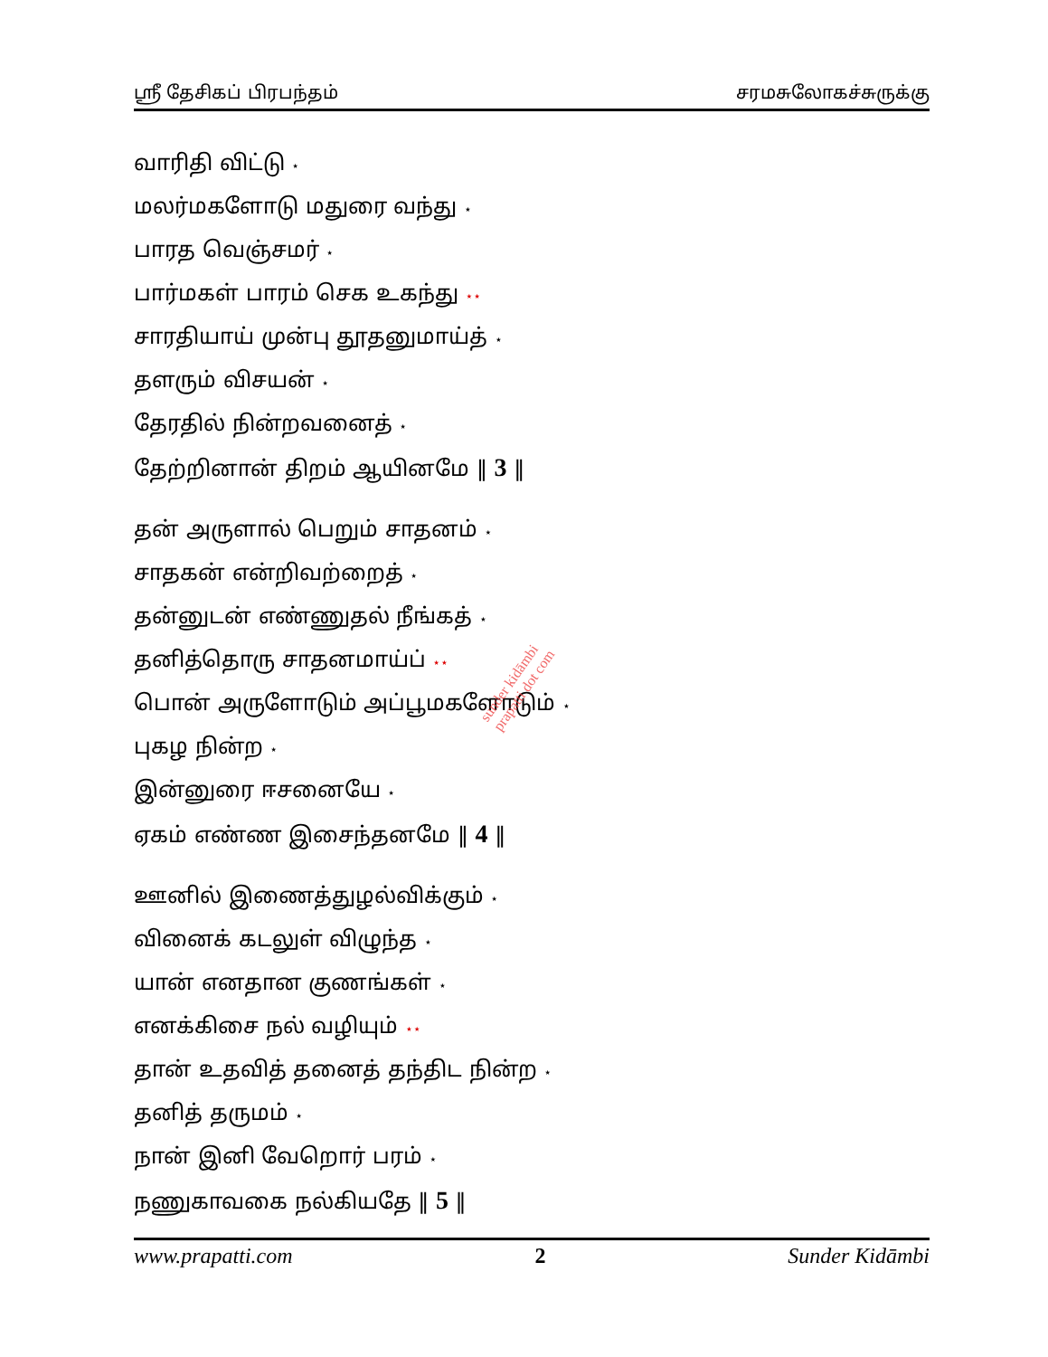ஸ்ரீ தேசிகப் பிரபந்தம் சரமசுலோகச்சுருக்கு
வாரிதி விட்டு ⋆
மலர்மகளோடு மதுரை வந்து ⋆
பாரத வெஞ்சமர் ⋆
பார்மகள் பாரம் செக உகந்து ⋆⋆
சாரதியாய் முன்பு தூதனுமாய்த் ⋆
தளரும் விசயன் ⋆
தேரதில் நின்றவனைத் ⋆
தேற்றினான் திறம் ஆயினமே ‖ 3 ‖
தன் அருளால் பெறும் சாதனம் ⋆
சாதகன் என்றிவற்றைத் ⋆
தன்னுடன் எண்ணுதல் நீங்கத் ⋆
தனித்தொரு சாதனமாய்ப் ⋆⋆
பொன் அருளோடும் அப்பூமகளோடும் ⋆
புகழ நின்ற ⋆
இன்னுரை ஈசனையே ⋆
ஏகம் எண்ண இசைந்தனமே ‖ 4 ‖
ஊனில் இணைத்துழல்விக்கும் ⋆
வினைக் கடலுள் விழுந்த ⋆
யான் எனதான குணங்கள் ⋆
எனக்கிசை நல் வழியும் ⋆⋆
தான் உதவித் தனைத் தந்திட நின்ற ⋆
தனித் தருமம் ⋆
நான் இனி வேறொர் பரம் ⋆
நணுகாவகை நல்கியதே ‖ 5 ‖
sunder kidāmbi
prapatti dot com
www.prapatti.com 2 Sunder Kidāmbi